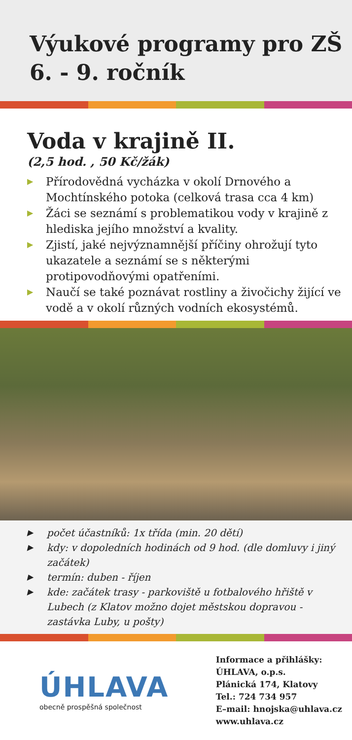Výukové programy pro ZŠ
6. - 9. ročník
Voda v krajině II.
(2,5 hod. , 50 Kč/žák)
▶ Přírodovědná vycházka v okolí Drnového a Mochtínského potoka (celková trasa cca 4 km)
▶ Žáci se seznámí s problematikou vody v krajině z hlediska jejího množství a kvality.
▶ Zjistí, jaké nejvýznamnější příčiny ohrožují tyto ukazatele a seznámí se s některými protipovodňovými opatřeními.
▶ Naučí se také poznávat rostliny a živočichy žijící ve vodě a v okolí různých vodních ekosystémů.
▶ počet účastníků: 1x třída (min. 20 dětí)
▶ kdy: v dopoledních hodinách od 9 hod. (dle domluvy i jiný začátek)
▶ termín: duben - říjen
▶ kde: začátek trasy - parkoviště u fotbalového hřiště v Lubech (z Klatov možno dojet městskou dopravou - zastávka Luby, u pošty)
ÚHLAVA
obecně prospěšná společnost
Informace a přihlášky:
ÚHLAVA, o.p.s.
Plánická 174, Klatovy
Tel.: 724 734 957
E–mail: hnojska@uhlava.cz
www.uhlava.cz